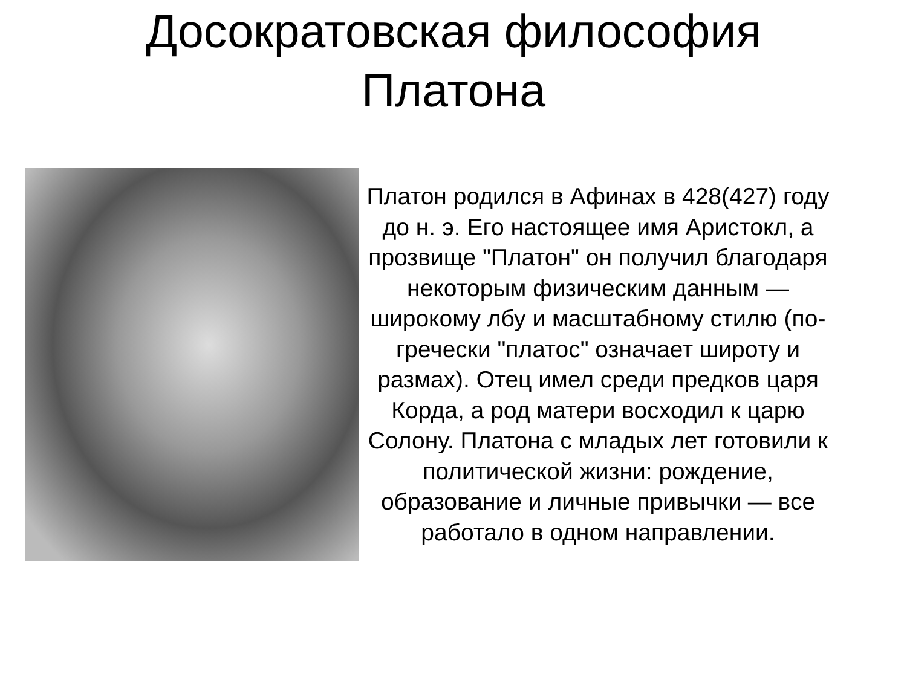Досократовская философия
Платона
Платон родился в Афинах в 428(427) году до н. э. Его настоящее имя Аристокл, а прозвище "Платон" он получил благодаря некоторым физическим данным — широкому лбу и масштабному стилю (по-гречески "платос" означает широту и размах). Отец имел среди предков царя Корда, а род матери восходил к царю Солону. Платона с младых лет готовили к политической жизни: рождение, образование и личные привычки — все работало в одном направлении.